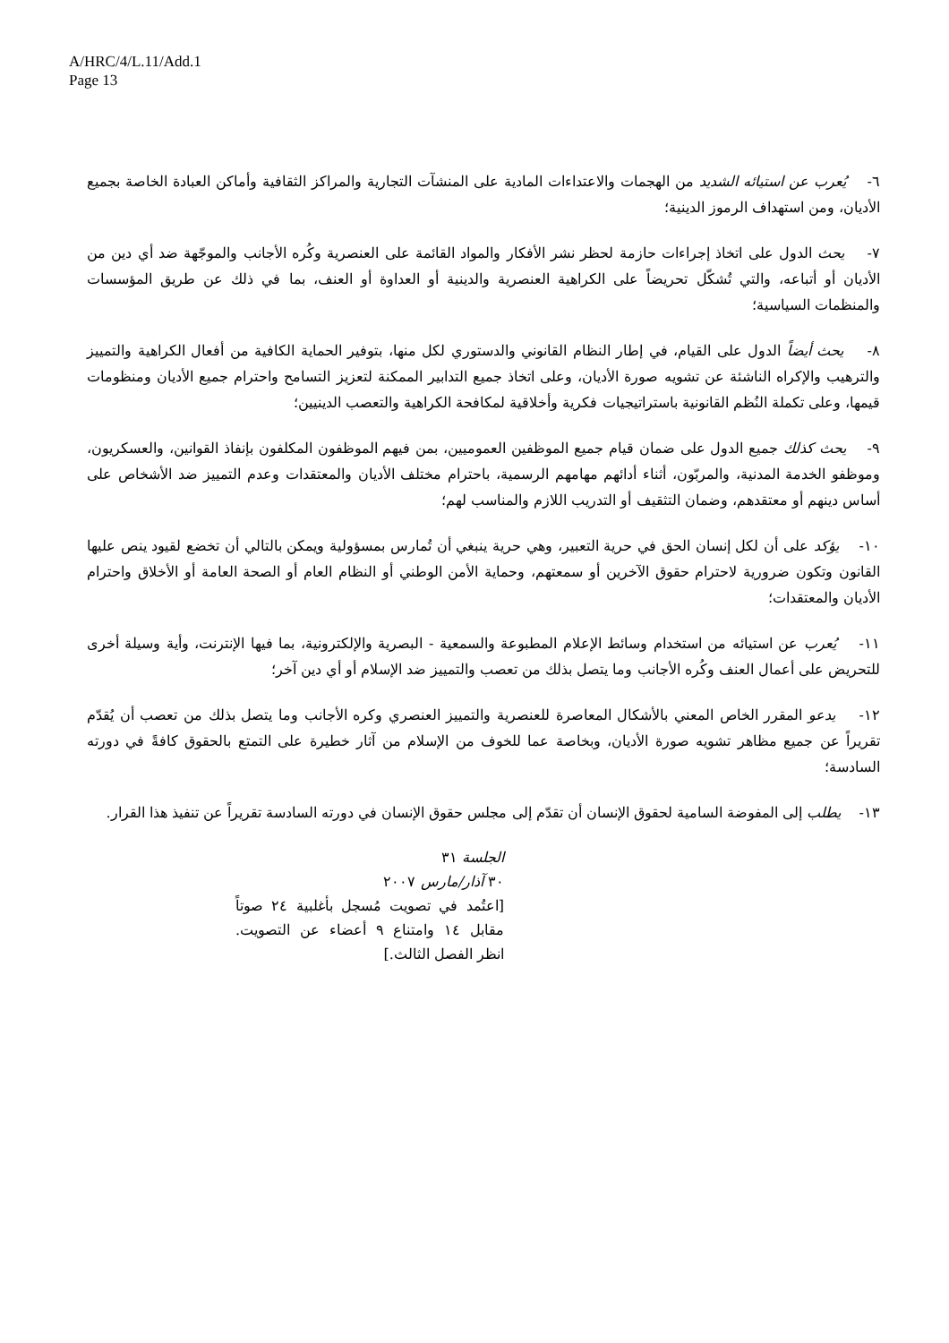A/HRC/4/L.11/Add.1
Page 13
٦- يُعرب عن استيائه الشديد من الهجمات والاعتداءات المادية على المنشآت التجارية والمراكز الثقافية وأماكن العبادة الخاصة بجميع الأديان، ومن استهداف الرموز الدينية؛
٧- يحث الدول على اتخاذ إجراءات حازمة لحظر نشر الأفكار والمواد القائمة على العنصرية وكُره الأجانب والموجّهة ضد أي دين من الأديان أو أتباعه، والتي تُشكّل تحريضاً على الكراهية العنصرية والدينية أو العداوة أو العنف، بما في ذلك عن طريق المؤسسات والمنظمات السياسية؛
٨- يحث أيضاً الدول على القيام، في إطار النظام القانوني والدستوري لكل منها، بتوفير الحماية الكافية من أفعال الكراهية والتمييز والترهيب والإكراه الناشئة عن تشويه صورة الأديان، وعلى اتخاذ جميع التدابير الممكنة لتعزيز التسامح واحترام جميع الأديان ومنظومات قيمها، وعلى تكملة النُظم القانونية باستراتيجيات فكرية وأخلاقية لمكافحة الكراهية والتعصب الدينيين؛
٩- يحث كذلك جميع الدول على ضمان قيام جميع الموظفين العموميين، بمن فيهم الموظفون المكلفون بإنفاذ القوانين، والعسكريون، وموظفو الخدمة المدنية، والمربّون، أثناء أدائهم مهامهم الرسمية، باحترام مختلف الأديان والمعتقدات وعدم التمييز ضد الأشخاص على أساس دينهم أو معتقدهم، وضمان التثقيف أو التدريب اللازم والمناسب لهم؛
١٠- يؤكد على أن لكل إنسان الحق في حرية التعبير، وهي حرية ينبغي أن تُمارس بمسؤولية ويمكن بالتالي أن تخضع لقيود ينص عليها القانون وتكون ضرورية لاحترام حقوق الآخرين أو سمعتهم، وحماية الأمن الوطني أو النظام العام أو الصحة العامة أو الأخلاق واحترام الأديان والمعتقدات؛
١١- يُعرب عن استيائه من استخدام وسائط الإعلام المطبوعة والسمعية - البصرية والإلكترونية، بما فيها الإنترنت، وأية وسيلة أخرى للتحريض على أعمال العنف وكُره الأجانب وما يتصل بذلك من تعصب والتمييز ضد الإسلام أو أي دين آخر؛
١٢- يدعو المقرر الخاص المعني بالأشكال المعاصرة للعنصرية والتمييز العنصري وكره الأجانب وما يتصل بذلك من تعصب أن يُقدّم تقريراً عن جميع مظاهر تشويه صورة الأديان، وبخاصة عما للخوف من الإسلام من آثار خطيرة على التمتع بالحقوق كافةً في دورته السادسة؛
١٣- يطلب إلى المفوضة السامية لحقوق الإنسان أن تقدّم إلى مجلس حقوق الإنسان في دورته السادسة تقريراً عن تنفيذ هذا القرار.
الجلسة ٣١
٣٠ آذار/مارس ٢٠٠٧
[اعتُمد في تصويت مُسجل بأغلبية ٢٤ صوتاً مقابل ١٤ وامتناع ٩ أعضاء عن التصويت. انظر الفصل الثالث.]